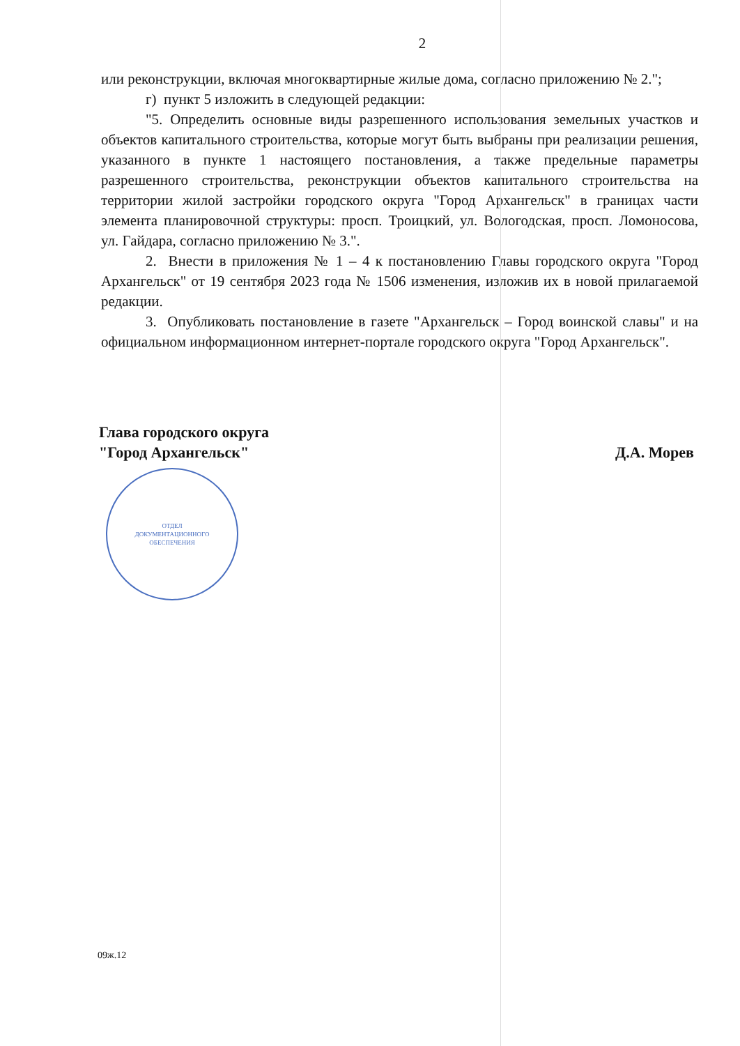2
или реконструкции, включая многоквартирные жилые дома, согласно приложению № 2.";
г) пункт 5 изложить в следующей редакции:
"5. Определить основные виды разрешенного использования земельных участков и объектов капитального строительства, которые могут быть выбраны при реализации решения, указанного в пункте 1 настоящего постановления, а также предельные параметры разрешенного строительства, реконструкции объектов капитального строительства на территории жилой застройки городского округа "Город Архангельск" в границах части элемента планировочной структуры: просп. Троицкий, ул. Вологодская, просп. Ломоносова, ул. Гайдара, согласно приложению № 3.".
2. Внести в приложения № 1 – 4 к постановлению Главы городского округа "Город Архангельск" от 19 сентября 2023 года № 1506 изменения, изложив их в новой прилагаемой редакции.
3. Опубликовать постановление в газете "Архангельск – Город воинской славы" и на официальном информационном интернет-портале городского округа "Город Архангельск".
Глава городского округа
"Город Архангельск"
Д.А. Морев
ОТДЕЛ
ДОКУМЕНТАЦИОННОГО
ОБЕСПЕЧЕНИЯ
09ж.12